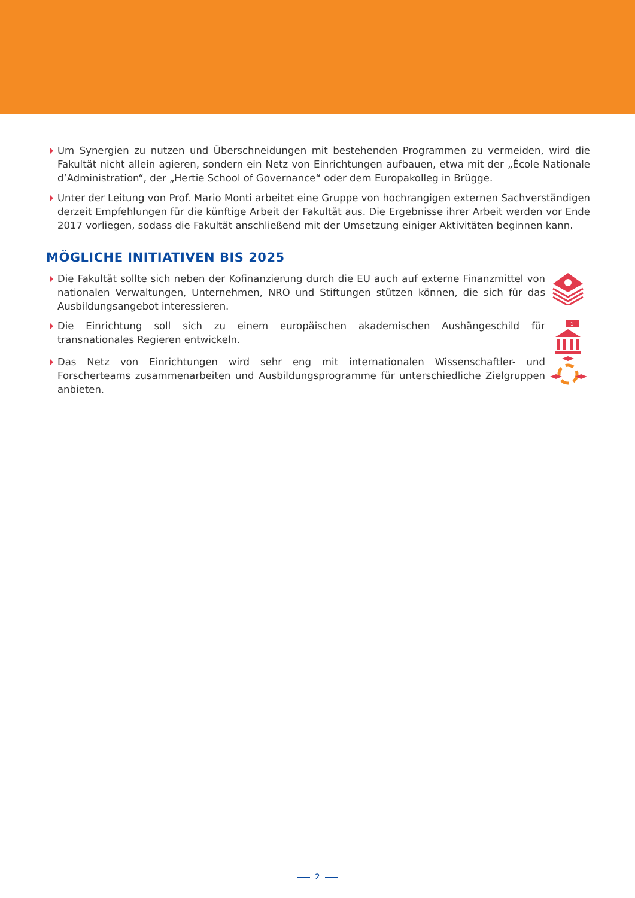Um Synergien zu nutzen und Überschneidungen mit bestehenden Programmen zu vermeiden, wird die Fakultät nicht allein agieren, sondern ein Netz von Einrichtungen aufbauen, etwa mit der „École Nationale d’Administration“, der „Hertie School of Governance“ oder dem Europakolleg in Brügge.
Unter der Leitung von Prof. Mario Monti arbeitet eine Gruppe von hochrangigen externen Sachverständigen derzeit Empfehlungen für die künftige Arbeit der Fakultät aus. Die Ergebnisse ihrer Arbeit werden vor Ende 2017 vorliegen, sodass die Fakultät anschließend mit der Umsetzung einiger Aktivitäten beginnen kann.
MÖGLICHE INITIATIVEN BIS 2025
Die Fakultät sollte sich neben der Kofinanzierung durch die EU auch auf externe Finanzmittel von nationalen Verwaltungen, Unternehmen, NRO und Stiftungen stützen können, die sich für das Ausbildungsangebot interessieren.
Die Einrichtung soll sich zu einem europäischen akademischen Aushängeschild für transnationales Regieren entwickeln.
1
Das Netz von Einrichtungen wird sehr eng mit internationalen Wissenschaftler- und Forscherteams zusammenarbeiten und Ausbildungsprogramme für unterschiedliche Zielgruppen anbieten.
2